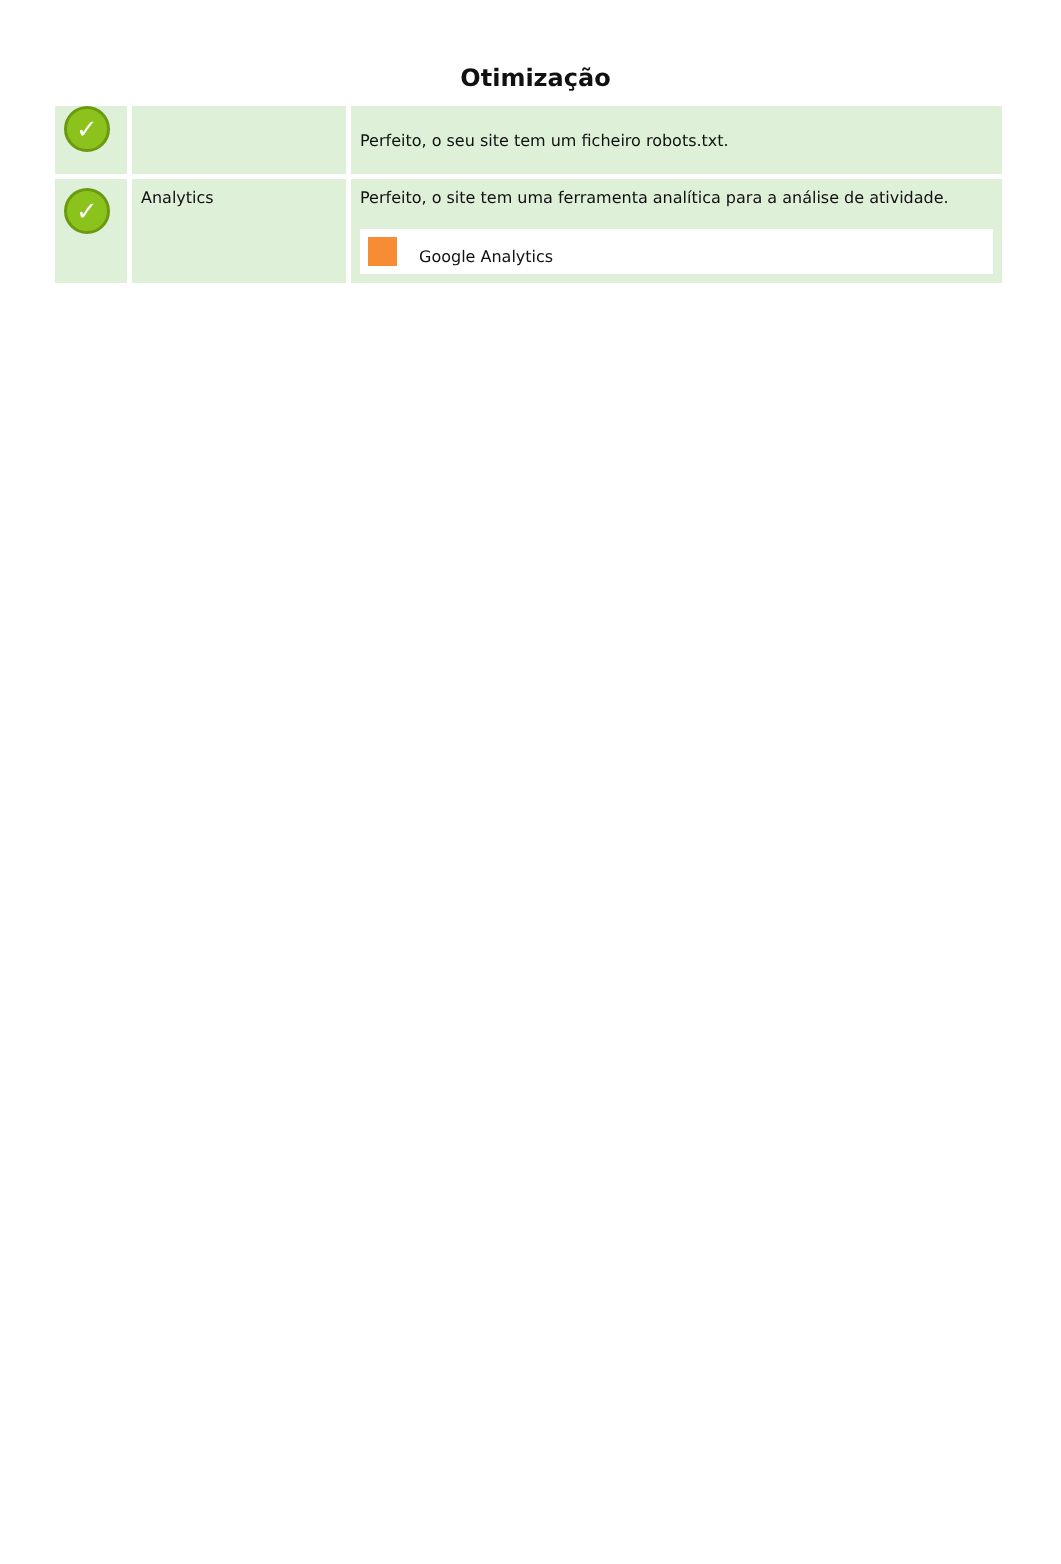Otimização
| ✓ | | Perfeito, o seu site tem um ficheiro robots.txt. |
| ✓ | Analytics | Perfeito, o site tem uma ferramenta analítica para a análise de atividade. Google Analytics |